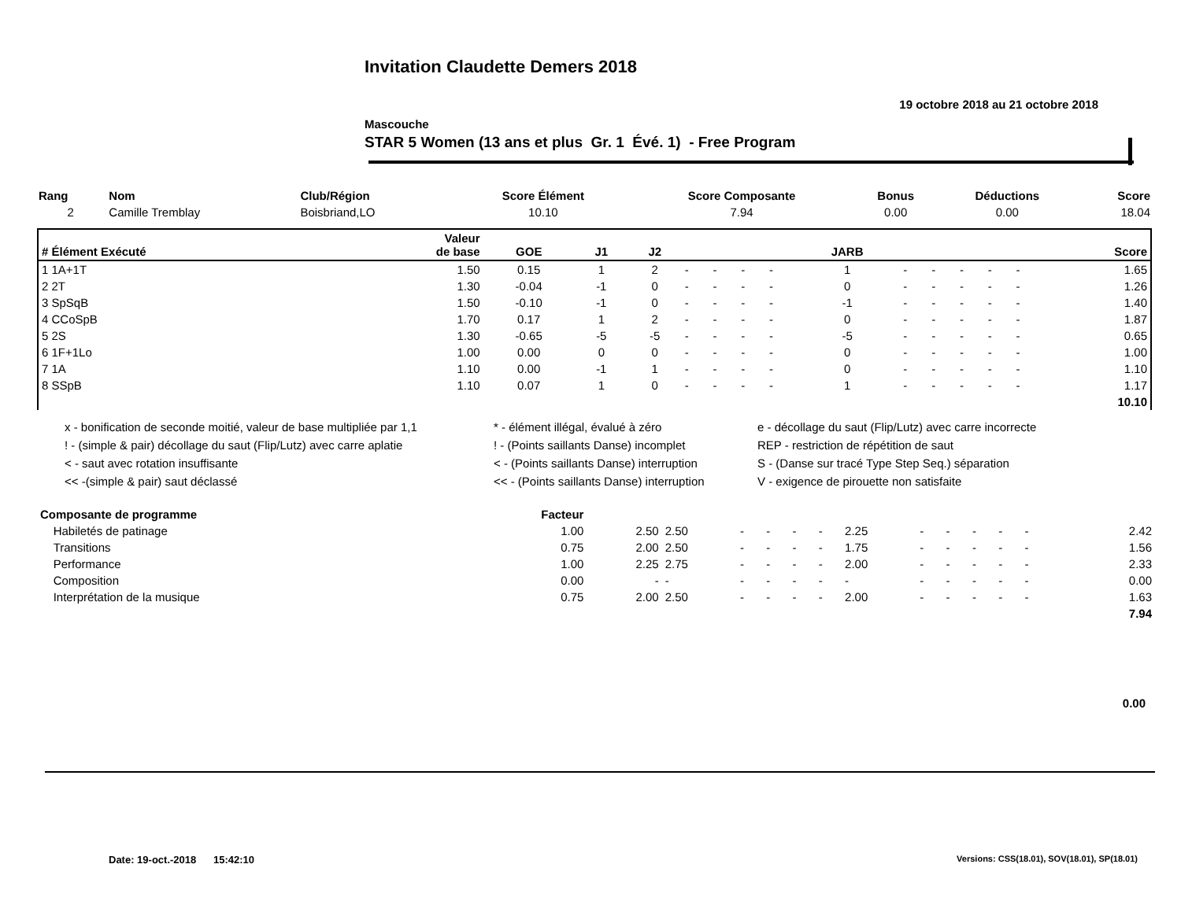Invitation Claudette Demers 2018
19 octobre 2018 au 21 octobre 2018
Mascouche
STAR 5 Women (13 ans et plus Gr. 1 Évé. 1) - Free Program
| Rang | Nom | Club/Région | Score Élément | Score Composante | Bonus | Déductions | Score |
| --- | --- | --- | --- | --- | --- | --- | --- |
| 2 | Camille Tremblay | Boisbriand,LO | 10.10 | 7.94 | 0.00 | 0.00 | 18.04 |
| # Élément Exécuté | Valeur de base | GOE | J1 | J2 | | | | | JARB | | | | | | Score |
| --- | --- | --- | --- | --- | --- | --- | --- | --- | --- | --- | --- | --- | --- | --- | --- |
| 1 1A+1T | 1.50 | 0.15 | 1 | 2 | - | - | - | - | 1 | - | - | - | - | - | 1.65 |
| 2 2T | 1.30 | -0.04 | -1 | 0 | - | - | - | - | 0 | - | - | - | - | - | 1.26 |
| 3 SpSqB | 1.50 | -0.10 | -1 | 0 | - | - | - | - | -1 | - | - | - | - | - | 1.40 |
| 4 CCoSpB | 1.70 | 0.17 | 1 | 2 | - | - | - | - | 0 | - | - | - | - | - | 1.87 |
| 5 2S | 1.30 | -0.65 | -5 | -5 | - | - | - | - | -5 | - | - | - | - | - | 0.65 |
| 6 1F+1Lo | 1.00 | 0.00 | 0 | 0 | - | - | - | - | 0 | - | - | - | - | - | 1.00 |
| 7 1A | 1.10 | 0.00 | -1 | 1 | - | - | - | - | 0 | - | - | - | - | - | 1.10 |
| 8 SSpB | 1.10 | 0.07 | 1 | 0 | - | - | - | - | 1 | - | - | - | - | - | 1.17 |
| | | | | | | | | | | | | | | | 10.10 |
x - bonification de seconde moitié, valeur de base multipliée par 1,1
* - élément illégal, évalué à zéro
e - décollage du saut (Flip/Lutz) avec carre incorrecte
! - (simple & pair) décollage du saut (Flip/Lutz) avec carre aplatie
! - (Points saillants Danse) incomplet
REP - restriction de répétition de saut
< - saut avec rotation insuffisante
< - (Points saillants Danse) interruption
S - (Danse sur tracé Type Step Seq.) séparation
<< -(simple & pair) saut déclassé
<< - (Points saillants Danse) interruption
V - exigence de pirouette non satisfaite
| Composante de programme | Facteur | | | | | | | | | | | | | | | |
| --- | --- | --- | --- | --- | --- | --- | --- | --- | --- | --- | --- | --- | --- | --- | --- | --- |
| Habiletés de patinage | 1.00 | 2.50 | 2.50 | - | - | - | - | 2.25 | - | - | - | - | - | | | 2.42 |
| Transitions | 0.75 | 2.00 | 2.50 | - | - | - | - | 1.75 | - | - | - | - | - | | | 1.56 |
| Performance | 1.00 | 2.25 | 2.75 | - | - | - | - | 2.00 | - | - | - | - | - | | | 2.33 |
| Composition | 0.00 | - | - | - | - | - | - | - | - | - | - | - | - | | | 0.00 |
| Interprétation de la musique | 0.75 | 2.00 | 2.50 | - | - | - | - | 2.00 | - | - | - | - | - | | | 1.63 |
| | | | | | | | | | | | | | | | | 7.94 |
0.00
Date: 19-oct.-2018 15:42:10
Versions: CSS(18.01), SOV(18.01), SP(18.01)